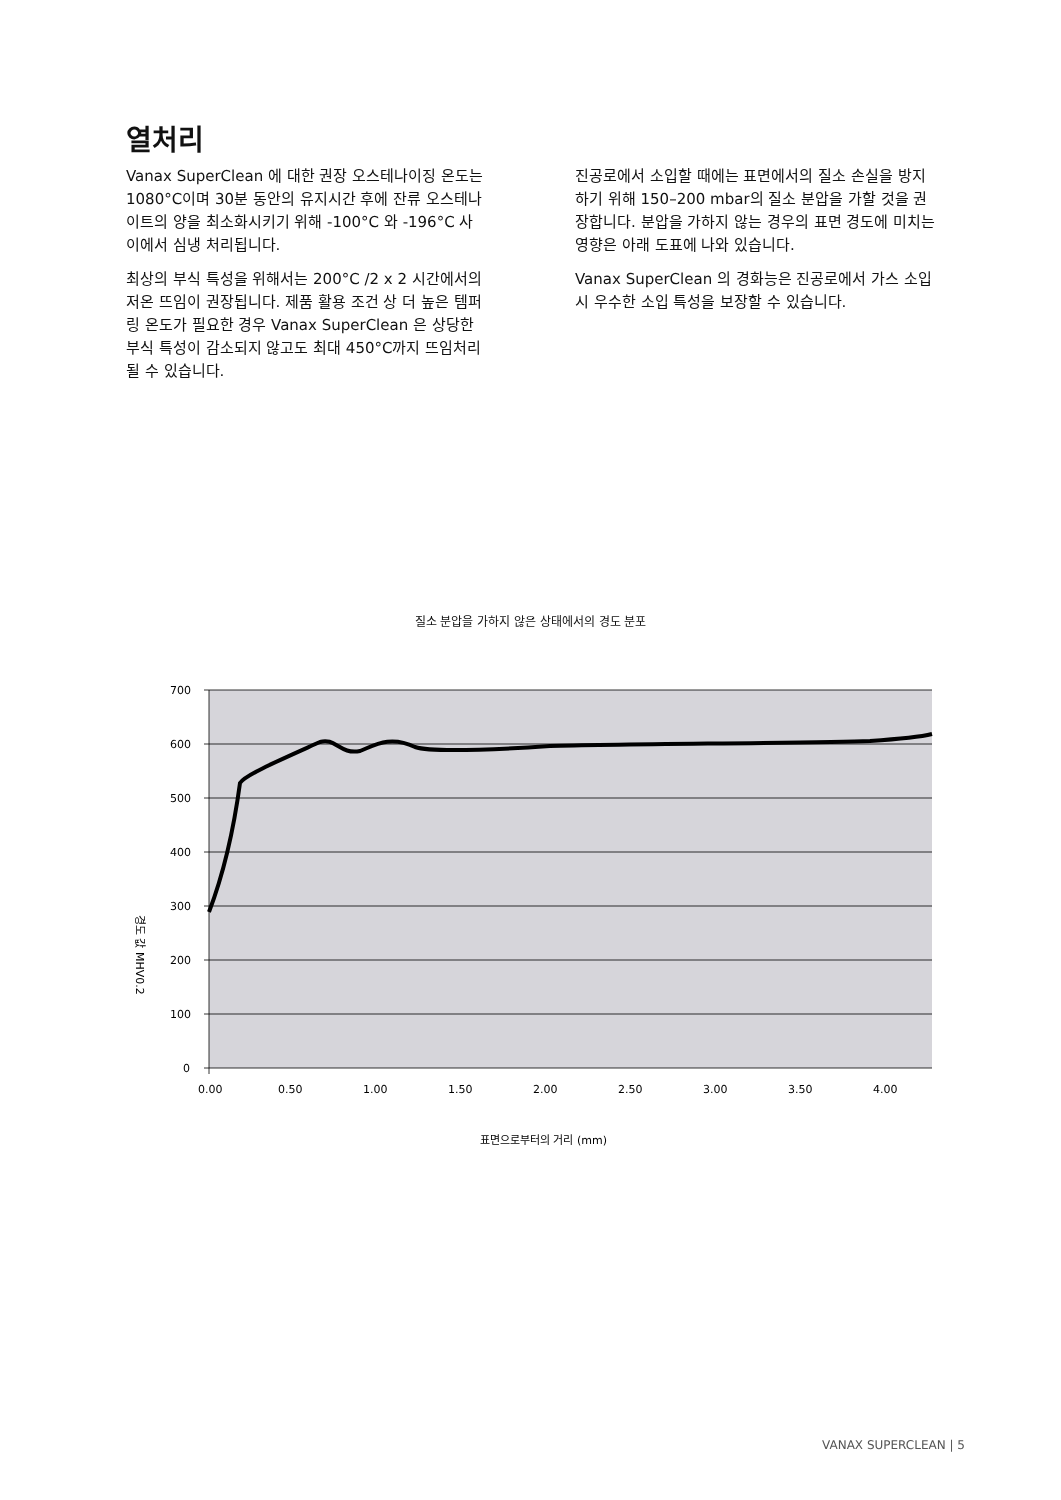열처리
Vanax SuperClean 에 대한 권장 오스테나이징 온도는 1080°C이며 30분 동안의 유지시간 후에 잔류 오스테나이트의 양을 최소화시키기 위해 -100°C 와 -196°C 사이에서 심냉 처리됩니다.
최상의 부식 특성을 위해서는 200°C /2 x 2 시간에서의 저온 뜨임이 권장됩니다. 제품 활용 조건 상 더 높은 템퍼링 온도가 필요한 경우 Vanax SuperClean 은 상당한 부식 특성이 감소되지 않고도 최대 450°C까지 뜨임처리될 수 있습니다.
진공로에서 소입할 때에는 표면에서의 질소 손실을 방지하기 위해 150–200 mbar의 질소 분압을 가할 것을 권장합니다. 분압을 가하지 않는 경우의 표면 경도에 미치는 영향은 아래 도표에 나와 있습니다.
Vanax SuperClean 의 경화능은 진공로에서 가스 소입 시 우수한 소입 특성을 보장할 수 있습니다.
질소 분압을 가하지 않은 상태에서의 경도 분포
700
600
500
400
300
200
100
0
0.00
0.50
1.00
1.50
2.00
2.50
3.00
3.50
4.00
경도 값 MHV0.2
표면으로부터의 거리 (mm)
VANAX SUPERCLEAN | 5